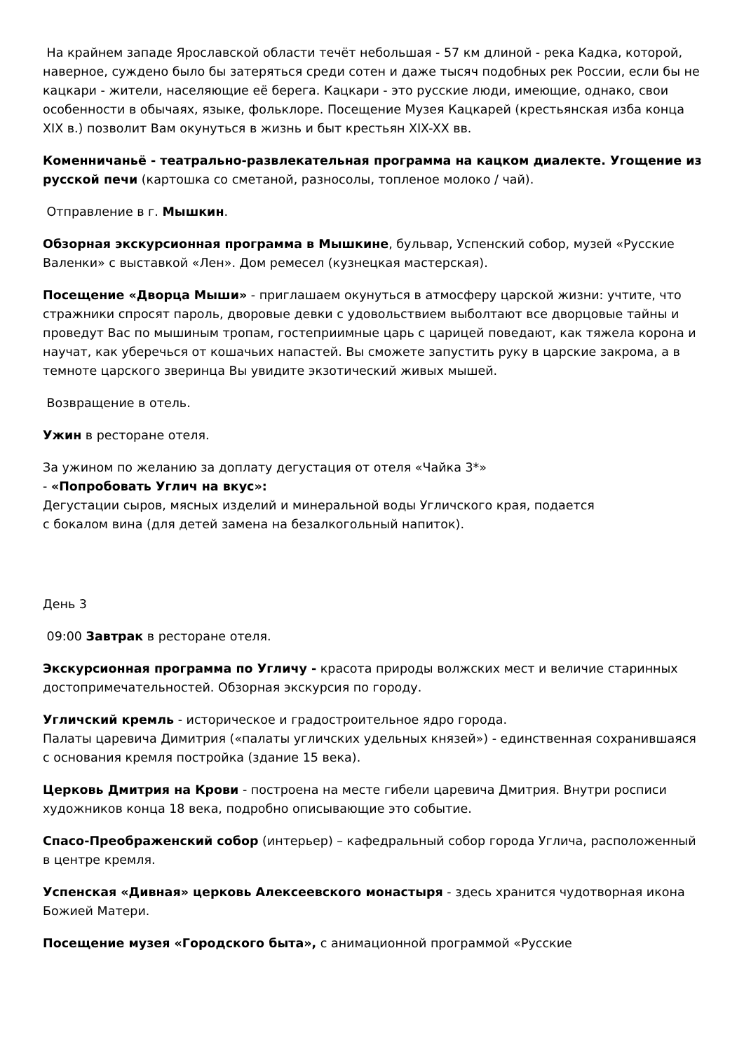На крайнем западе Ярославской области течёт небольшая - 57 км длиной - река Кадка, которой, наверное, суждено было бы затеряться среди сотен и даже тысяч подобных рек России, если бы не кацкари - жители, населяющие её берега. Кацкари - это русские люди, имеющие, однако, свои особенности в обычаях, языке, фольклоре. Посещение Музея Кацкарей (крестьянская изба конца XIX в.) позволит Вам окунуться в жизнь и быт крестьян XIX-XX вв.
Коменничаньё - театрально-развлекательная программа на кацком диалекте. Угощение из русской печи (картошка со сметаной, разносолы, топленое молоко / чай).
Отправление в г. Мышкин.
Обзорная экскурсионная программа в Мышкине, бульвар, Успенский собор, музей «Русские Валенки» с выставкой «Лен». Дом ремесел (кузнецкая мастерская).
Посещение «Дворца Мыши» - приглашаем окунуться в атмосферу царской жизни: учтите, что стражники спросят пароль, дворовые девки с удовольствием выболтают все дворцовые тайны и проведут Вас по мышиным тропам, гостеприимные царь с царицей поведают, как тяжела корона и научат, как уберечься от кошачьих напастей. Вы сможете запустить руку в царские закрома, а в темноте царского зверинца Вы увидите экзотический живых мышей.
Возвращение в отель.
Ужин в ресторане отеля.
За ужином по желанию за доплату дегустация от отеля «Чайка 3*»
- «Попробовать Углич на вкус»:
Дегустации сыров, мясных изделий и минеральной воды Угличского края, подается
с бокалом вина (для детей замена на безалкогольный напиток).
День 3
09:00 Завтрак в ресторане отеля.
Экскурсионная программа по Угличу - красота природы волжских мест и величие старинных достопримечательностей. Обзорная экскурсия по городу.
Угличский кремль - историческое и градостроительное ядро города.
Палаты царевича Димитрия («палаты угличских удельных князей») - единственная сохранившаяся с основания кремля постройка (здание 15 века).
Церковь Дмитрия на Крови - построена на месте гибели царевича Дмитрия. Внутри росписи художников конца 18 века, подробно описывающие это событие.
Спасо-Преображенский собор (интерьер) – кафедральный собор города Углича, расположенный в центре кремля.
Успенская «Дивная» церковь Алексеевского монастыря - здесь хранится чудотворная икона Божией Матери.
Посещение музея «Городского быта», с анимационной программой «Русские